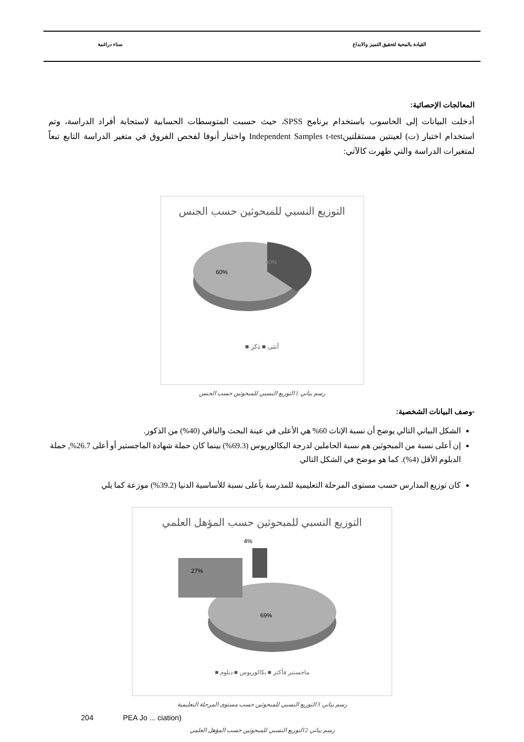القيادة بالمحبة لتحقيق التميز والابداع سناء دراغمة
المعالجات الإحصائية:
أدخلت البيانات إلى الحاسوب باستخدام برنامج SPSS، حيث حسبت المتوسطات الحسابية لاستجابة أفراد الدراسة، وتم استخدام اختبار (ت) لعينتين مستقلتينIndependent Samples t-test واختبار أنوفا لفحص الفروق في متغير الدراسة التابع تبعاً لمتغيرات الدراسة والتي ظهرت كالآتي:
التوزيع النسبي للمبحوثين حسب الجنس
60%
40%
أنثى ■ ذكر ■
رسم بياني 1 التوزيع النسبي للمبحوثين حسب الجنس
-وصف البيانات الشخصية:
الشكل البياني التالي يوضح أن نسبة الإناث 60% هي الأعلى في عينة البحث والباقي (40%) من الذكور.
إن أعلى نسبة من المبحوثين هم نسبة الحاملين لدرجة البكالوريوس (69.3%) بينما كان حملة شهادة الماجستير أو أعلى 26.7%, حملة الدبلوم الأقل (4%). كما هو موضح في الشكل التالي
كان توزيع المدارس حسب مستوى المرحلة التعليمية للمدرسة بأعلى نسبة للأساسية الدنيا (39.2%) موزعة كما يلي
التوزيع النسبي للمبحوثين حسب المؤهل العلمي
69%
27%
4%
ماجستير فأكثر ■ بكالوريوس ■ دبلوم ■
رسم بياني 3 التوزيع النسبي للمبحوثين حسب مستوى المرحلة التعليمية
204 PEA Jo ... ciation)
رسم بياني 2 التوزيع النسبي للمبحوثين حسب المؤهل العلمي